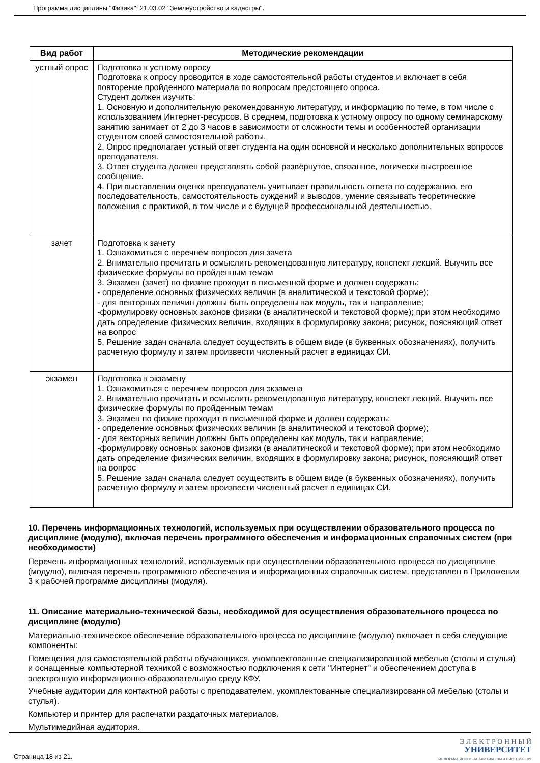Программа дисциплины "Физика"; 21.03.02 "Землеустройство и кадастры".
| Вид работ | Методические рекомендации |
| --- | --- |
| устный опрос | Подготовка к устному опросу Подготовка к опросу проводится в ходе самостоятельной работы студентов и включает в себя повторение пройденного материала по вопросам предстоящего опроса. Студент должен изучить: 1. Основную и дополнительную рекомендованную литературу, и информацию по теме, в том числе с использованием Интернет-ресурсов. В среднем, подготовка к устному опросу по одному семинарскому занятию занимает от 2 до 3 часов в зависимости от сложности темы и особенностей организации студентом своей самостоятельной работы. 2. Опрос предполагает устный ответ студента на один основной и несколько дополнительных вопросов преподавателя. 3. Ответ студента должен представлять собой развёрнутое, связанное, логически выстроенное сообщение. 4. При выставлении оценки преподаватель учитывает правильность ответа по содержанию, его последовательность, самостоятельность суждений и выводов, умение связывать теоретические положения с практикой, в том числе и с будущей профессиональной деятельностью. |
| зачет | Подготовка к зачету 1. Ознакомиться с перечнем вопросов для зачета 2. Внимательно прочитать и осмыслить рекомендованную литературу, конспект лекций. Выучить все физические формулы по пройденным темам 3. Экзамен (зачет) по физике проходит в письменной форме и должен содержать: - определение основных физических величин (в аналитической и текстовой форме); - для векторных величин должны быть определены как модуль, так и направление; -формулировку основных законов физики (в аналитической и текстовой форме); при этом необходимо дать определение физических величин, входящих в формулировку закона; рисунок, поясняющий ответ на вопрос 5. Решение задач сначала следует осуществить в общем виде (в буквенных обозначениях), получить расчетную формулу и затем произвести численный расчет в единицах СИ. |
| экзамен | Подготовка к экзамену 1. Ознакомиться с перечнем вопросов для экзамена 2. Внимательно прочитать и осмыслить рекомендованную литературу, конспект лекций. Выучить все физические формулы по пройденным темам 3. Экзамен по физике проходит в письменной форме и должен содержать: - определение основных физических величин (в аналитической и текстовой форме); - для векторных величин должны быть определены как модуль, так и направление; -формулировку основных законов физики (в аналитической и текстовой форме); при этом необходимо дать определение физических величин, входящих в формулировку закона; рисунок, поясняющий ответ на вопрос 5. Решение задач сначала следует осуществить в общем виде (в буквенных обозначениях), получить расчетную формулу и затем произвести численный расчет в единицах СИ. |
10. Перечень информационных технологий, используемых при осуществлении образовательного процесса по дисциплине (модулю), включая перечень программного обеспечения и информационных справочных систем (при необходимости)
Перечень информационных технологий, используемых при осуществлении образовательного процесса по дисциплине (модулю), включая перечень программного обеспечения и информационных справочных систем, представлен в Приложении 3 к рабочей программе дисциплины (модуля).
11. Описание материально-технической базы, необходимой для осуществления образовательного процесса по дисциплине (модулю)
Материально-техническое обеспечение образовательного процесса по дисциплине (модулю) включает в себя следующие компоненты:
Помещения для самостоятельной работы обучающихся, укомплектованные специализированной мебелью (столы и стулья) и оснащенные компьютерной техникой с возможностью подключения к сети "Интернет" и обеспечением доступа в электронную информационно-образовательную среду КФУ.
Учебные аудитории для контактной работы с преподавателем, укомплектованные специализированной мебелью (столы и стулья).
Компьютер и принтер для распечатки раздаточных материалов.
Мультимедийная аудитория.
Страница 18 из 21.
Э Л Е К Т Р О Н Н Ы Й
УНИВЕРСИТЕТ
ИНФОРМАЦИОННО-АНАЛИТИЧЕСКАЯ СИСТЕМА КФУ